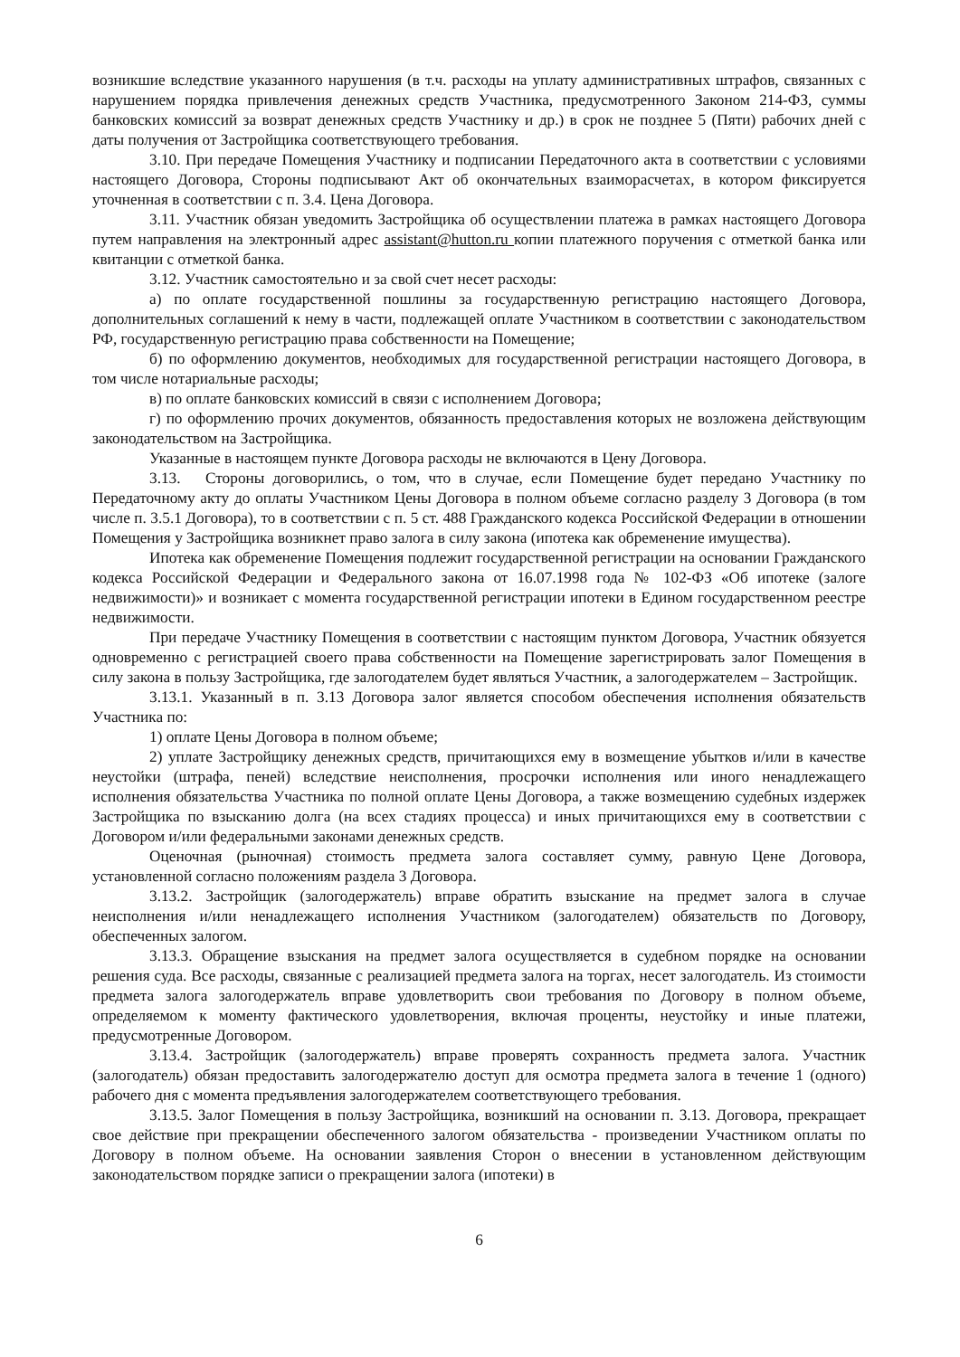возникшие вследствие указанного нарушения (в т.ч. расходы на уплату административных штрафов, связанных с нарушением порядка привлечения денежных средств Участника, предусмотренного Законом 214-ФЗ, суммы банковских комиссий за возврат денежных средств Участнику и др.) в срок не позднее 5 (Пяти) рабочих дней с даты получения от Застройщика соответствующего требования.
3.10. При передаче Помещения Участнику и подписании Передаточного акта в соответствии с условиями настоящего Договора, Стороны подписывают Акт об окончательных взаиморасчетах, в котором фиксируется уточненная в соответствии с п. 3.4. Цена Договора.
3.11. Участник обязан уведомить Застройщика об осуществлении платежа в рамках настоящего Договора путем направления на электронный адрес assistant@hutton.ru копии платежного поручения с отметкой банка или квитанции с отметкой банка.
3.12. Участник самостоятельно и за свой счет несет расходы:
а) по оплате государственной пошлины за государственную регистрацию настоящего Договора, дополнительных соглашений к нему в части, подлежащей оплате Участником в соответствии с законодательством РФ, государственную регистрацию права собственности на Помещение;
б) по оформлению документов, необходимых для государственной регистрации настоящего Договора, в том числе нотариальные расходы;
в) по оплате банковских комиссий в связи с исполнением Договора;
г) по оформлению прочих документов, обязанность предоставления которых не возложена действующим законодательством на Застройщика.
Указанные в настоящем пункте Договора расходы не включаются в Цену Договора.
3.13. Стороны договорились, о том, что в случае, если Помещение будет передано Участнику по Передаточному акту до оплаты Участником Цены Договора в полном объеме согласно разделу 3 Договора (в том числе п. 3.5.1 Договора), то в соответствии с п. 5 ст. 488 Гражданского кодекса Российской Федерации в отношении Помещения у Застройщика возникнет право залога в силу закона (ипотека как обременение имущества).
Ипотека как обременение Помещения подлежит государственной регистрации на основании Гражданского кодекса Российской Федерации и Федерального закона от 16.07.1998 года № 102-ФЗ «Об ипотеке (залоге недвижимости)» и возникает с момента государственной регистрации ипотеки в Едином государственном реестре недвижимости.
При передаче Участнику Помещения в соответствии с настоящим пунктом Договора, Участник обязуется одновременно с регистрацией своего права собственности на Помещение зарегистрировать залог Помещения в силу закона в пользу Застройщика, где залогодателем будет являться Участник, а залогодержателем – Застройщик.
3.13.1. Указанный в п. 3.13 Договора залог является способом обеспечения исполнения обязательств Участника по:
1) оплате Цены Договора в полном объеме;
2) уплате Застройщику денежных средств, причитающихся ему в возмещение убытков и/или в качестве неустойки (штрафа, пеней) вследствие неисполнения, просрочки исполнения или иного ненадлежащего исполнения обязательства Участника по полной оплате Цены Договора, а также возмещению судебных издержек Застройщика по взысканию долга (на всех стадиях процесса) и иных причитающихся ему в соответствии с Договором и/или федеральными законами денежных средств.
Оценочная (рыночная) стоимость предмета залога составляет сумму, равную Цене Договора, установленной согласно положениям раздела 3 Договора.
3.13.2. Застройщик (залогодержатель) вправе обратить взыскание на предмет залога в случае неисполнения и/или ненадлежащего исполнения Участником (залогодателем) обязательств по Договору, обеспеченных залогом.
3.13.3. Обращение взыскания на предмет залога осуществляется в судебном порядке на основании решения суда. Все расходы, связанные с реализацией предмета залога на торгах, несет залогодатель. Из стоимости предмета залога залогодержатель вправе удовлетворить свои требования по Договору в полном объеме, определяемом к моменту фактического удовлетворения, включая проценты, неустойку и иные платежи, предусмотренные Договором.
3.13.4. Застройщик (залогодержатель) вправе проверять сохранность предмета залога. Участник (залогодатель) обязан предоставить залогодержателю доступ для осмотра предмета залога в течение 1 (одного) рабочего дня с момента предъявления залогодержателем соответствующего требования.
3.13.5. Залог Помещения в пользу Застройщика, возникший на основании п. 3.13. Договора, прекращает свое действие при прекращении обеспеченного залогом обязательства - произведении Участником оплаты по Договору в полном объеме. На основании заявления Сторон о внесении в установленном действующим законодательством порядке записи о прекращении залога (ипотеки) в
6